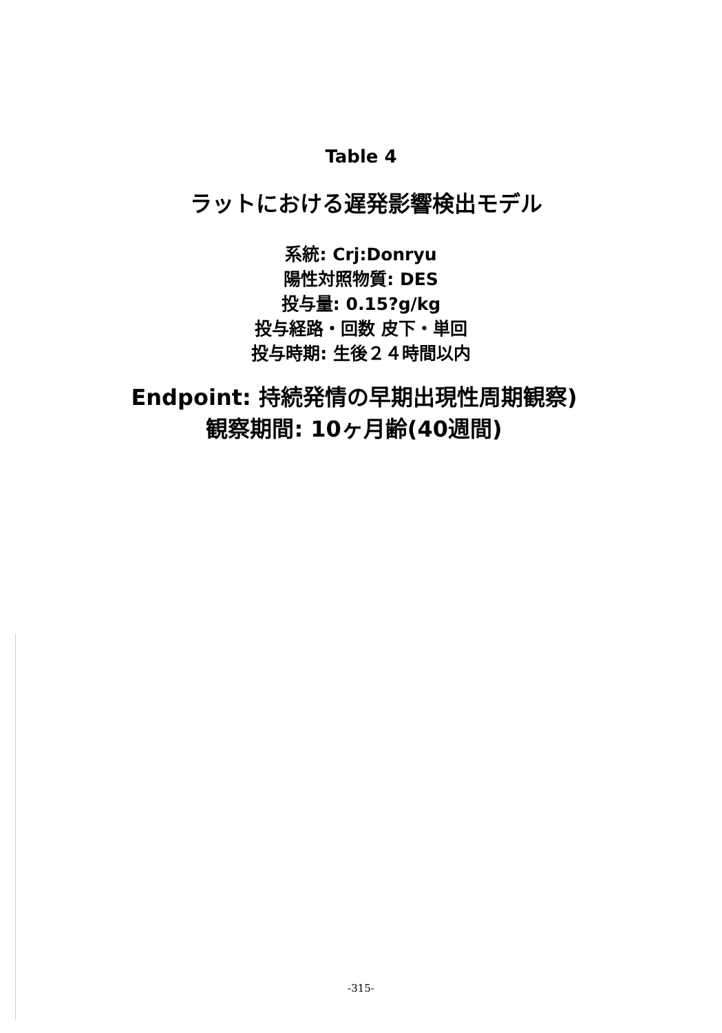Table 4
ラットにおける遅発影響検出モデル
系統: Crj:Donryu
陽性対照物質: DES
投与量: 0.15?g/kg
投与経路・回数 皮下・単回
投与時期: 生後２４時間以内
Endpoint: 持続発情の早期出現性周期観察)
観察期間: 10ヶ月齢(40週間)
-315-